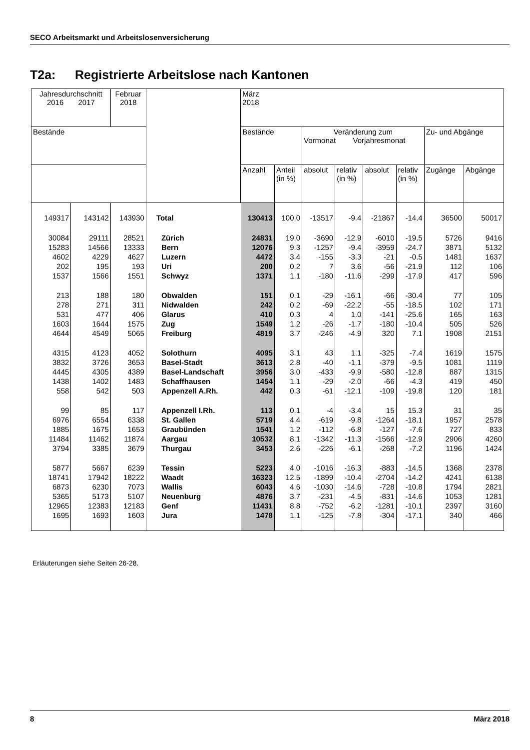SECO Arbeitsmarkt und Arbeitslosenversicherung
T2a: Registrierte Arbeitslose nach Kantonen
| Jahresdurchschnitt 2016 2017 | | Februar 2018 | | März 2018 | | | | | | | |
| --- | --- | --- | --- | --- | --- | --- | --- | --- | --- | --- | --- |
| Bestände | | | | Bestände | | Veränderung zum Vormonat Vorjahresmonat | | | | Zu- und Abgänge | |
| | | | | Anzahl | Anteil (in %) | absolut | relativ (in %) | absolut | relativ (in %) | Zugänge | Abgänge |
| 149317 | 143142 | 143930 | Total | 130413 | 100.0 | -13517 | -9.4 | -21867 | -14.4 | 36500 | 50017 |
| 30084 | 29111 | 28521 | Zürich | 24831 | 19.0 | -3690 | -12.9 | -6010 | -19.5 | 5726 | 9416 |
| 15283 | 14566 | 13333 | Bern | 12076 | 9.3 | -1257 | -9.4 | -3959 | -24.7 | 3871 | 5132 |
| 4602 | 4229 | 4627 | Luzern | 4472 | 3.4 | -155 | -3.3 | -21 | -0.5 | 1481 | 1637 |
| 202 | 195 | 193 | Uri | 200 | 0.2 | 7 | 3.6 | -56 | -21.9 | 112 | 106 |
| 1537 | 1566 | 1551 | Schwyz | 1371 | 1.1 | -180 | -11.6 | -299 | -17.9 | 417 | 596 |
| 213 | 188 | 180 | Obwalden | 151 | 0.1 | -29 | -16.1 | -66 | -30.4 | 77 | 105 |
| 278 | 271 | 311 | Nidwalden | 242 | 0.2 | -69 | -22.2 | -55 | -18.5 | 102 | 171 |
| 531 | 477 | 406 | Glarus | 410 | 0.3 | 4 | 1.0 | -141 | -25.6 | 165 | 163 |
| 1603 | 1644 | 1575 | Zug | 1549 | 1.2 | -26 | -1.7 | -180 | -10.4 | 505 | 526 |
| 4644 | 4549 | 5065 | Freiburg | 4819 | 3.7 | -246 | -4.9 | 320 | 7.1 | 1908 | 2151 |
| 4315 | 4123 | 4052 | Solothurn | 4095 | 3.1 | 43 | 1.1 | -325 | -7.4 | 1619 | 1575 |
| 3832 | 3726 | 3653 | Basel-Stadt | 3613 | 2.8 | -40 | -1.1 | -379 | -9.5 | 1081 | 1119 |
| 4445 | 4305 | 4389 | Basel-Landschaft | 3956 | 3.0 | -433 | -9.9 | -580 | -12.8 | 887 | 1315 |
| 1438 | 1402 | 1483 | Schaffhausen | 1454 | 1.1 | -29 | -2.0 | -66 | -4.3 | 419 | 450 |
| 558 | 542 | 503 | Appenzell A.Rh. | 442 | 0.3 | -61 | -12.1 | -109 | -19.8 | 120 | 181 |
| 99 | 85 | 117 | Appenzell I.Rh. | 113 | 0.1 | -4 | -3.4 | 15 | 15.3 | 31 | 35 |
| 6976 | 6554 | 6338 | St. Gallen | 5719 | 4.4 | -619 | -9.8 | -1264 | -18.1 | 1957 | 2578 |
| 1885 | 1675 | 1653 | Graubünden | 1541 | 1.2 | -112 | -6.8 | -127 | -7.6 | 727 | 833 |
| 11484 | 11462 | 11874 | Aargau | 10532 | 8.1 | -1342 | -11.3 | -1566 | -12.9 | 2906 | 4260 |
| 3794 | 3385 | 3679 | Thurgau | 3453 | 2.6 | -226 | -6.1 | -268 | -7.2 | 1196 | 1424 |
| 5877 | 5667 | 6239 | Tessin | 5223 | 4.0 | -1016 | -16.3 | -883 | -14.5 | 1368 | 2378 |
| 18741 | 17942 | 18222 | Waadt | 16323 | 12.5 | -1899 | -10.4 | -2704 | -14.2 | 4241 | 6138 |
| 6873 | 6230 | 7073 | Wallis | 6043 | 4.6 | -1030 | -14.6 | -728 | -10.8 | 1794 | 2821 |
| 5365 | 5173 | 5107 | Neuenburg | 4876 | 3.7 | -231 | -4.5 | -831 | -14.6 | 1053 | 1281 |
| 12965 | 12383 | 12183 | Genf | 11431 | 8.8 | -752 | -6.2 | -1281 | -10.1 | 2397 | 3160 |
| 1695 | 1693 | 1603 | Jura | 1478 | 1.1 | -125 | -7.8 | -304 | -17.1 | 340 | 466 |
Erläuterungen siehe Seiten 26-28.
8 März 2018